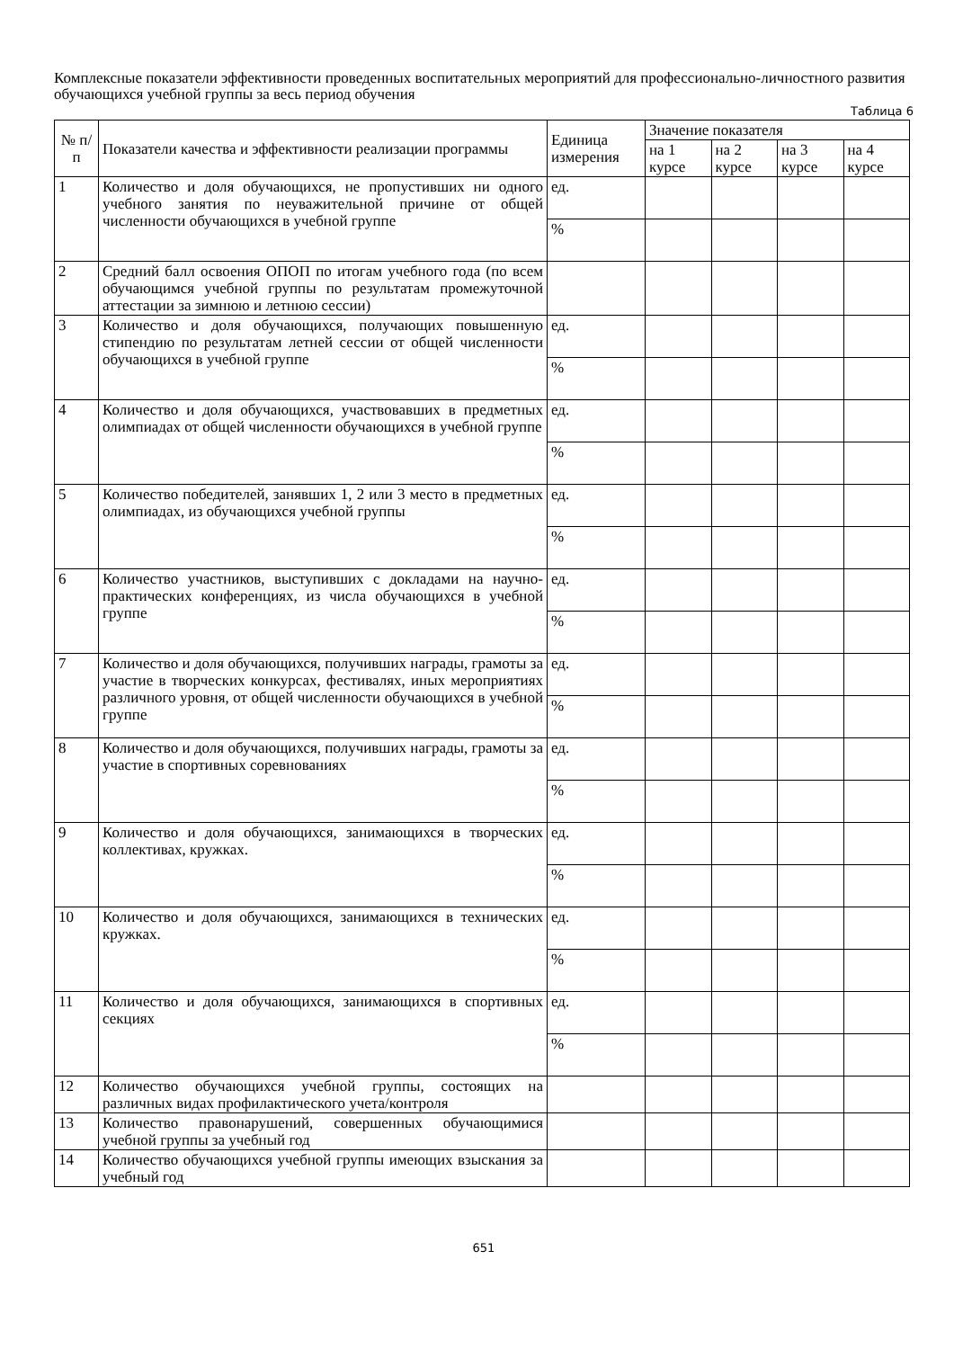Комплексные показатели эффективности проведенных воспитательных мероприятий для профессионально-личностного развития обучающихся учебной группы за весь период обучения
Таблица 6
| № п/п | Показатели качества и эффективности реализации программы | Единица измерения | Значение показателя | | | |
| --- | --- | --- | --- | --- | --- | --- |
| | | | на 1 курсе | на 2 курсе | на 3 курсе | на 4 курсе |
| 1 | Количество и доля обучающихся, не пропустивших ни одного учебного занятия по неуважительной причине от общей численности обучающихся в учебной группе | ед. | | | | |
| | | % | | | | |
| 2 | Средний балл освоения ОПОП по итогам учебного года (по всем обучающимся учебной группы по результатам промежуточной аттестации за зимнюю и летнюю сессии) | | | | | |
| 3 | Количество и доля обучающихся, получающих повышенную стипендию по результатам летней сессии от общей численности обучающихся в учебной группе | ед. | | | | |
| | | % | | | | |
| 4 | Количество и доля обучающихся, участвовавших в предметных олимпиадах от общей численности обучающихся в учебной группе | ед. | | | | |
| | | % | | | | |
| 5 | Количество победителей, занявших 1, 2 или 3 место в предметных олимпиадах, из обучающихся учебной группы | ед. | | | | |
| | | % | | | | |
| 6 | Количество участников, выступивших с докладами на научно-практических конференциях, из числа обучающихся в учебной группе | ед. | | | | |
| | | % | | | | |
| 7 | Количество и доля обучающихся, получивших награды, грамоты за участие в творческих конкурсах, фестивалях, иных мероприятиях различного уровня, от общей численности обучающихся в учебной группе | ед. | | | | |
| | | % | | | | |
| 8 | Количество и доля обучающихся, получивших награды, грамоты за участие в спортивных соревнованиях | ед. | | | | |
| | | % | | | | |
| 9 | Количество и доля обучающихся, занимающихся в творческих коллективах, кружках. | ед. | | | | |
| | | % | | | | |
| 10 | Количество и доля обучающихся, занимающихся в технических кружках. | ед. | | | | |
| | | % | | | | |
| 11 | Количество и доля обучающихся, занимающихся в спортивных секциях | ед. | | | | |
| | | % | | | | |
| 12 | Количество обучающихся учебной группы, состоящих на различных видах профилактического учета/контроля | | | | | |
| 13 | Количество правонарушений, совершенных обучающимися учебной группы за учебный год | | | | | |
| 14 | Количество обучающихся учебной группы имеющих взыскания за учебный год | | | | | |
651